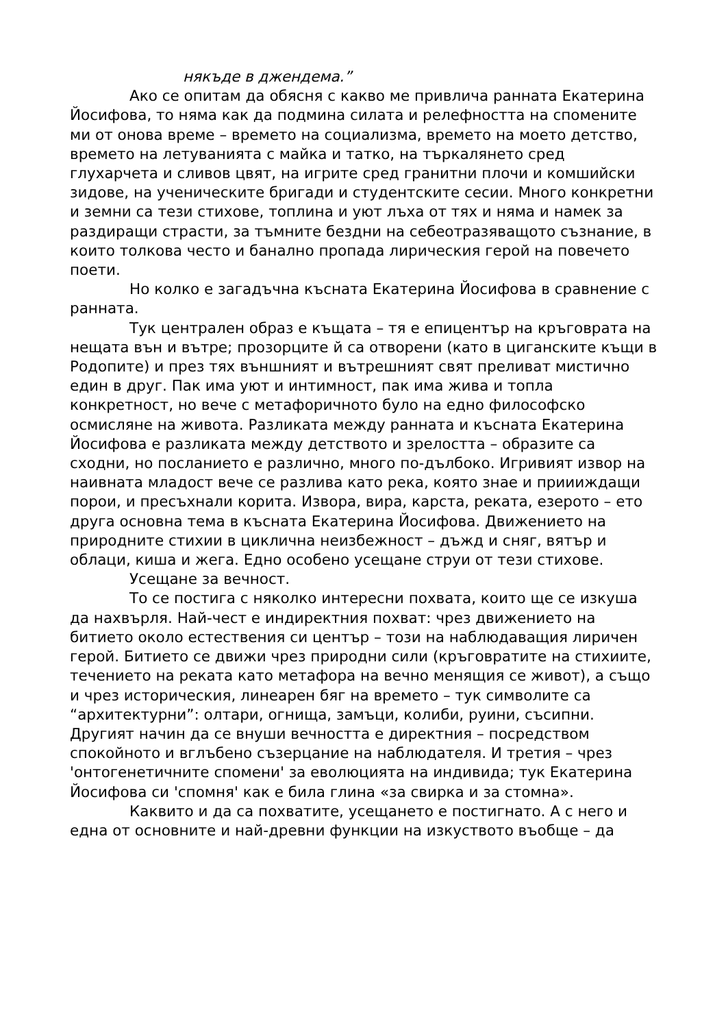някъде в джендема.”
Ако се опитам да обясня с какво ме привлича ранната Екатерина Йосифова, то няма как да подмина силата и релефността на спомените ми от онова време – времето на социализма, времето на моето детство, времето на летуванията с майка и татко, на търкалянето сред глухарчета и сливов цвят, на игрите сред гранитни плочи и комшийски зидове, на ученическите бригади и студентските сесии. Много конкретни и земни са тези стихове, топлина и уют лъха от тях и няма и намек за раздиращи страсти, за тъмните бездни на себеотразяващото съзнание, в които толкова често и банално пропада лирическия герой на повечето поети.
Но колко е загадъчна късната Екатерина Йосифова в сравнение с ранната.
Тук централен образ е къщата – тя е епицентър на кръговрата на нещата вън и вътре; прозорците й са отворени (като в циганските къщи в Родопите) и през тях външният и вътрешният свят преливат мистично един в друг. Пак има уют и интимност, пак има жива и топла конкретност, но вече с метафоричното було на едно философско осмисляне на живота. Разликата между ранната и късната Екатерина Йосифова е разликата между детството и зрелостта – образите са сходни, но посланието е различно, много по-дълбоко. Игривият извор на наивната младост вече се разлива като река, която знае и приииждащи порои, и пресъхнали корита. Извора, вира, карста, реката, езерото – ето друга основна тема в късната Екатерина Йосифова. Движението на природните стихии в циклична неизбежност – дъжд и сняг, вятър и облаци, киша и жега. Едно особено усещане струи от тези стихове.
Усещане за вечност.
То се постига с няколко интересни похвата, които ще се изкуша да нахвърля. Най-чест е индиректния похват: чрез движението на битието около естествения си център – този на наблюдаващия лиричен герой. Битието се движи чрез природни сили (кръговратите на стихиите, течението на реката като метафора на вечно менящия се живот), а също и чрез историческия, линеарен бяг на времето – тук символите са “архитектурни”: олтари, огнища, замъци, колиби, руини, съсипни. Другият начин да се внуши вечността е директния – посредством спокойното и вглъбено съзерцание на наблюдателя. И третия – чрез 'онтогенетичните спомени' за еволюцията на индивида; тук Екатерина Йосифова си 'спомня' как е била глина «за свирка и за стомна».
Каквито и да са похватите, усещането е постигнато. А с него и една от основните и най-древни функции на изкуството въобще – да